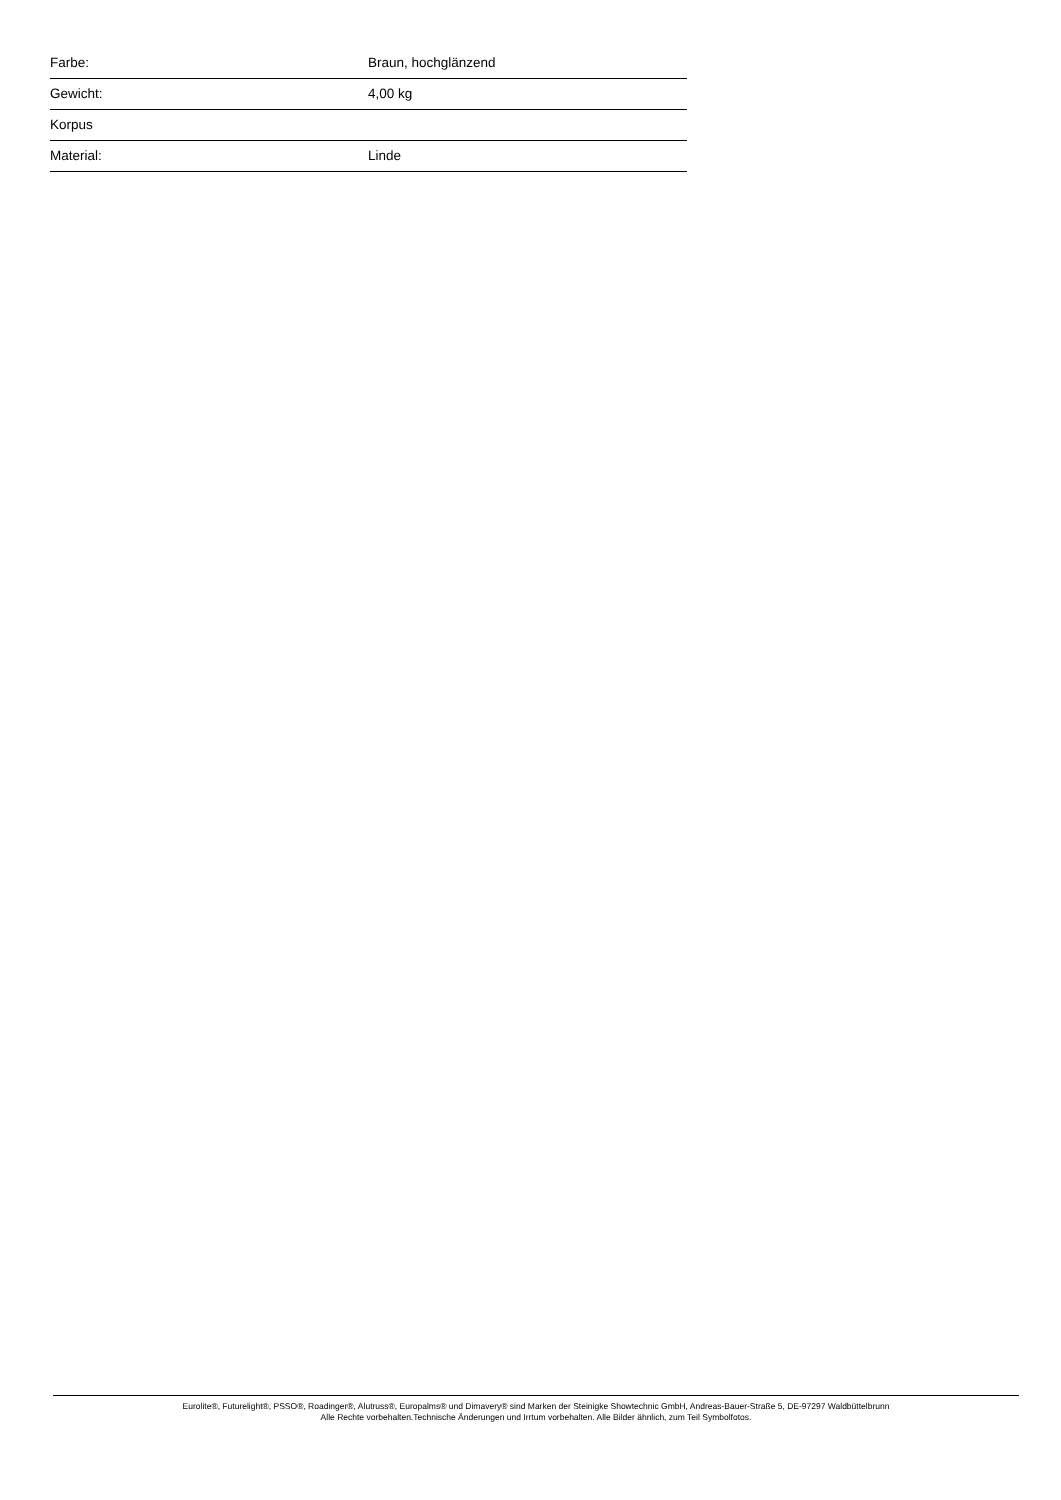| Farbe: | Braun, hochglänzend |
| Gewicht: | 4,00 kg |
| Korpus | |
| Material: | Linde |
Eurolite®, Futurelight®, PSSO®, Roadinger®, Alutruss®, Europalms® und Dimavery® sind Marken der Steinigke Showtechnic GmbH, Andreas-Bauer-Straße 5, DE-97297 Waldbüttelbrunn
Alle Rechte vorbehalten.Technische Änderungen und Irrtum vorbehalten. Alle Bilder ähnlich, zum Teil Symbolfotos.